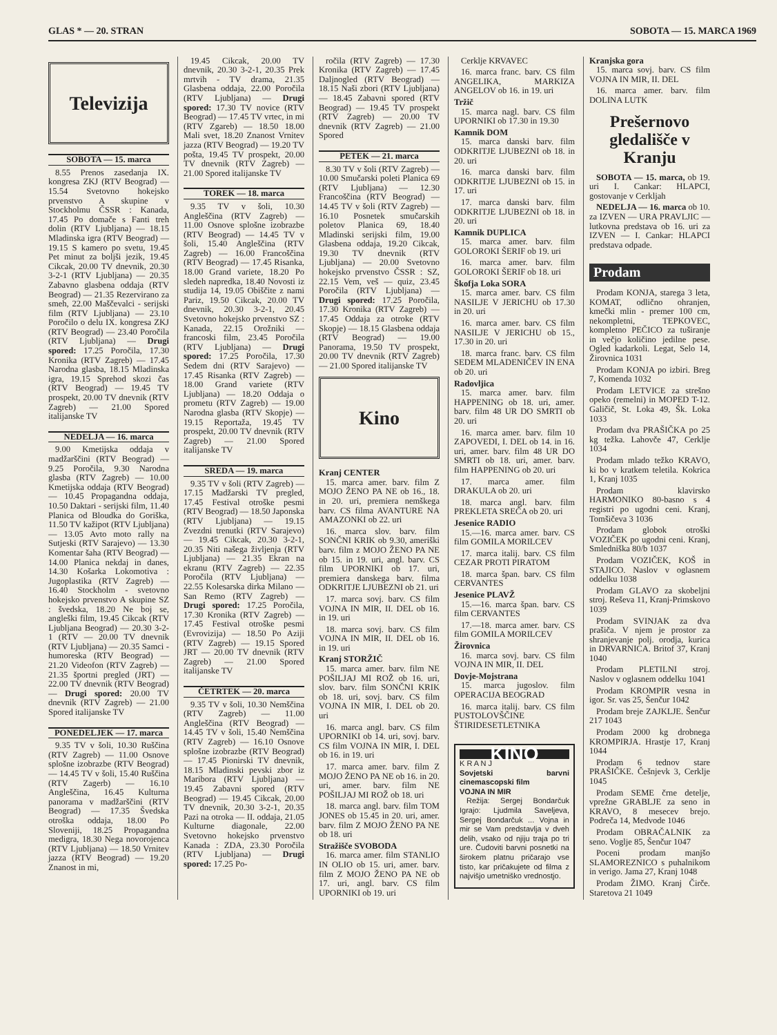GLAS * — 20. STRAN SOBOTA — 15. MARCA 1969
Televizija
SOBOTA — 15. marca
8.55 Prenos zasedanja IX. kongresa ZKJ (RTV Beograd) — 15.54 Svetovno hokejsko prvenstvo A skupine v Stockholmu ČSSR : Kanada, 17.45 Po domače s Fanti treh dolin (RTV Ljubljana) — 18.15 Mladinska igra (RTV Beograd) — 19.15 S kamero po svetu, 19.45 Pet minut za boljši jezik, 19.45 Cikcak, 20.00 TV dnevnik, 20.30 3-2-1 (RTV Ljubljana) — 20.35 Zabavno glasbena oddaja (RTV Beograd) — 21.35 Rezervirano za smeh, 22.00 Maščevalci - serijski film (RTV Ljubljana) — 23.10 Poročilo o delu IX. kongresa ZKJ (RTV Beograd) — 23.40 Poročila (RTV Ljubljana) — Drugi spored: 17.25 Poročila, 17.30 Kronika (RTV Zagreb) — 17.45 Narodna glasba, 18.15 Mladinska igra, 19.15 Sprehod skozi čas (RTV Beograd) — 19.45 TV prospekt, 20.00 TV dnevnik (RTV Zagreb) — 21.00 Spored italijanske TV
NEDELJA — 16. marca
9.00 Kmetijska oddaja v madžarščini (RTV Beograd) — 9.25 Poročila, 9.30 Narodna glasba (RTV Zagreb) — 10.00 Kmetijska oddaja (RTV Beograd) — 10.45 Propagandna oddaja, 10.50 Daktari - serijski film, 11.40 Planica od Bloudka do Goriška, 11.50 TV kažipot (RTV Ljubljana) — 13.05 Avto moto rally na Sutjeski (RTV Sarajevo) — 13.30 Komentar šaha (RTV Beograd) — 14.00 Planica nekdaj in danes, 14.30 Košarka Lokomotiva : Jugoplastika (RTV Zagreb) — 16.40 Stockholm - svetovno hokejsko prvenstvo A skupine SZ : švedska, 18.20 Ne boj se, angleški film, 19.45 Cikcak (RTV Ljubljana Beograd) — 20.30 3-2-1 (RTV — 20.00 TV dnevnik (RTV Ljubljana) — 20.35 Samci - humoreska (RTV Beograd) — 21.20 Videofon (RTV Zagreb) — 21.35 športni pregled (JRT) — 22.00 TV dnevnik (RTV Beograd) — Drugi spored: 20.00 TV dnevnik (RTV Zagreb) — 21.00 Spored italijanske TV
PONEDELJEK — 17. marca
9.35 TV v šoli, 10.30 Ruščina (RTV Zagreb) — 11.00 Osnove splošne izobrazbe (RTV Beograd) — 14.45 TV v šoli, 15.40 Ruščina (RTV Zagerb) — 16.10 Angleščina, 16.45 Kulturna panorama v madžarščini (RTV Beograd) — 17.35 Švedska otroška oddaja, 18.00 Po Sloveniji, 18.25 Propagandna medigra, 18.30 Nega novorojenca (RTV Ljubljana) — 18.50 Vrnitev jazza (RTV Beograd) — 19.20 Znanost in mi,
19.45 Cikcak, 20.00 TV dnevnik, 20.30 3-2-1, 20.35 Prek mrtvih - TV drama, 21.35 Glasbena oddaja, 22.00 Poročila (RTV Ljubljana) — Drugi spored: 17.30 TV novice (RTV Beograd) — 17.45 TV vrtec, in mi (RTV Zgareb) — 18.50 18.00 Mali svet, 18.20 Znanost Vrnitev jazza (RTV Beograd) — 19.20 TV pošta, 19.45 TV prospekt, 20.00 TV dnevnik (RTV Zagreb) — 21.00 Spored italijanske TV
TOREK — 18. marca
9.35 TV v šoli, 10.30 Angleščina (RTV Zagreb) — 11.00 Osnove splošne izobrazbe (RTV Beograd) — 14.45 TV v šoli, 15.40 Angleščina (RTV Zagreb) — 16.00 Francoščina (RTV Beograd) — 17.45 Risanka, 18.00 Grand variete, 18.20 Po sledeh napredka, 18.40 Novosti iz studija 14, 19.05 Obiščite z nami Pariz, 19.50 Cikcak, 20.00 TV dnevnik, 20.30 3-2-1, 20.45 Svetovno hokejsko prvenstvo SZ : Kanada, 22.15 Orožniki — francoski film, 23.45 Poročila (RTV Ljubljana) — Drugi spored: 17.25 Poročila, 17.30 Sedem dni (RTV Sarajevo) — 17.45 Risanka (RTV Zagreb) — 18.00 Grand variete (RTV Ljubljana) — 18.20 Oddaja o prometu (RTV Zagreb) — 19.00 Narodna glasba (RTV Skopje) — 19.15 Reportaža, 19.45 TV prospekt, 20.00 TV dnevnik (RTV Zagreb) — 21.00 Spored italijanske TV
SREDA — 19. marca
9.35 TV v šoli (RTV Zagreb) — 17.15 Madžarski TV pregled, 17.45 Festival otroške pesmi (RTV Beograd) — 18.50 Japonska (RTV Ljubljana) — 19.15 Zvezdni trenutki (RTV Sarajevo) — 19.45 Cikcak, 20.30 3-2-1, 20.35 Niti našega življenja (RTV Ljubljana) — 21.35 Ekran na ekranu (RTV Zagreb) — 22.35 Poročila (RTV Ljubljana) — 22.55 Kolesarska dirka Milano —San Remo (RTV Zagreb) — Drugi spored: 17.25 Poročila, 17.30 Kronika (RTV Zagreb) — 17.45 Festival otroške pesmi (Evrovizija) — 18.50 Po Aziji (RTV Zagreb) — 19.15 Spored JRT — 20.00 TV dnevnik (RTV Zagreb) — 21.00 Spored italijanske TV
ČETRTEK — 20. marca
9.35 TV v šoli, 10.30 Nemščina (RTV Zagreb) — 11.00 Angleščina (RTV Beograd) — 14.45 TV v šoli, 15.40 Nemščina (RTV Zagreb) — 16.10 Osnove splošne izobrazbe (RTV Beograd) — 17.45 Pionirski TV dnevnik, 18.15 Mladinski pevski zbor iz Maribora (RTV Ljubljana) — 19.45 Zabavni spored (RTV Beograd) — 19.45 Cikcak, 20.00 TV dnevnik, 20.30 3-2-1, 20.35 Pazi na otroka — II. oddaja, 21.05 Kulturne diagonale, 22.00 Svetovno hokejsko prvenstvo Kanada : ZDA, 23.30 Poročila (RTV Ljubljana) — Drugi spored: 17.25 Po-
ročila (RTV Zagreb) — 17.30 Kronika (RTV Zagreb) — 17.45 Daljnogled (RTV Beograd) — 18.15 Naši zbori (RTV Ljubljana) — 18.45 Zabavni spored (RTV Beograd) — 19.45 TV prospekt (RTV Zagreb) — 20.00 TV dnevnik (RTV Zagreb) — 21.00 Spored
PETEK — 21. marca
8.30 TV v šoli (RTV Zagreb) — 10.00 Smučarski poleti Planica 69 (RTV Ljubljana) — 12.30 Francoščina (RTV Beograd) — 14.45 TV v šoli (RTV Zagreb) — 16.10 Posnetek smučarskih poletov Planica 69, 18.40 Mladinski serijski film, 19.00 Glasbena oddaja, 19.20 Cikcak, 19.30 TV dnevnik (RTV Ljubljana) — 20.00 Svetovno hokejsko prvenstvo ČSSR : SZ, 22.15 Vem, veš — quiz, 23.45 Poročila (RTV Ljubljana) — Drugi spored: 17.25 Poročila, 17.30 Kronika (RTV Zagreb) — 17.45 Oddaja za otroke (RTV Skopje) — 18.15 Glasbena oddaja (RTV Beograd) — 19.00 Panorama, 19.50 TV prospekt, 20.00 TV dnevnik (RTV Zagreb) — 21.00 Spored italijanske TV
Kino
Kranj CENTER
15. marca amer. barv. film Z MOJO ŽENO PA NE ob 16., 18. in 20. uri, premiera nemškega barv. CS filma AVANTURE NA AMAZONKI ob 22. uri
16. marca slov. barv. film SONČNI KRIK ob 9.30, ameriški barv. film z MOJO ŽENO PA NE ob 15. in 19. uri, angl. barv. CS film UPORNIKI ob 17. uri, premiera danskega barv. filma ODKRITJE LJUBEZNI ob 21. uri
17. marca sovj. barv. CS film VOJNA IN MIR, II. DEL ob 16. in 19. uri
18. marca sovj. barv. CS film VOJNA IN MIR, II. DEL ob 16. in 19. uri
Kranj STORŽIČ
15. marca amer. barv. film NE POŠILJAJ MI ROŽ ob 16. uri, slov. barv. film SONČNI KRIK ob 18. uri, sovj. barv. CS film VOJNA IN MIR, I. DEL ob 20. uri
16. marca angl. barv. CS film UPORNIKI ob 14. uri, sovj. barv. CS film VOJNA IN MIR, I. DEL ob 16. in 19. uri
17. marca amer. barv. film Z MOJO ŽENO PA NE ob 16. in 20. uri, amer. barv. film NE POŠILJAJ MI ROŽ ob 18. uri
18. marca angl. barv. film TOM JONES ob 15.45 in 20. uri, amer. barv. film Z MOJO ŽENO PA NE ob 18. uri
Stražišče SVOBODA
16. marca amer. film STANLIO IN OLIO ob 15. uri, amer. barv. film Z MOJO ŽENO PA NE ob 17. uri, angl. barv. CS film UPORNIKI ob 19. uri
Cerklje KRVAVEC
16. marca franc. barv. CS film ANGELIKA, MARKIZA ANGELOV ob 16. in 19. uri
Tržič
15. marca nagl. barv. CS film UPORNIKI ob 17.30 in 19.30
Kamnik DOM
15. marca danski barv. film ODKRITJE LJUBEZNI ob 18. in 20. uri
16. marca danski barv. film ODKRITJE LJUBEZNI ob 15. in 17. uri
17. marca danski barv. film ODKRITJE LJUBEZNI ob 18. in 20. uri
Kamnik DUPLICA
15. marca amer. barv. film GOLOROKI ŠERIF ob 19. uri
16. marca amer. barv. film GOLOROKI ŠERIF ob 18. uri
Škofja Loka SORA
15. marca amer. barv. CS film NASILJE V JERICHU ob 17.30 in 20. uri
16. marca amer. barv. CS film NASILJE V JERICHU ob 15., 17.30 in 20. uri
18. marca franc. barv. CS film SEDEM MLADENIČEV IN ENA ob 20. uri
Radovljica
15. marca amer. barv. film HAPPENING ob 18. uri, amer. barv. film 48 UR DO SMRTI ob 20. uri
16. marca amer. barv. film 10 ZAPOVEDI, I. DEL ob 14. in 16. uri, amer. barv. film 48 UR DO SMRTI ob 18. uri, amer. barv. film HAPPENING ob 20. uri
17. marca amer. film DRAKULA ob 20. uri
18. marca angl. barv. film PREKLETA SREČA ob 20. uri
Jesenice RADIO
15.—16. marca amer. barv. CS film GOMILA MORILCEV
17. marca italij. barv. CS film CEZAR PROTI PIRATOM
18. marca špan. barv. CS film CERVANTES
Jesenice PLAVŽ
15.—16. marca špan. barv. CS film CERVANTES
17.—18. marca amer. barv. CS film GOMILA MORILCEV
Žirovnica
16. marca sovj. barv. CS film VOJNA IN MIR, II. DEL
Dovje-Mojstrana
15. marca jugoslov. film OPERACIJA BEOGRAD
16. marca italij. barv. CS film PUSTOLOVŠČINE ŠTIRIDESETLETNIKA
KINO
K R A N J
Sovjetski barvni cinemascopski film
VOJNA IN MIR
Režija: Sergej Bondarčuk Igrajo: Ljudmila Saveljeva, Sergej Bondarčuk ... Vojna in mir se Vam predstavlja v dveh delih, vsako od njiju traja po tri ure. Čudoviti barvni posnetki na širokem platnu pričarajo vse tisto, kar pričakujete od filma z najvišjo umetniško vrednostjo.
Kranjska gora
15. marca sovj. barv. CS film VOJNA IN MIR, II. DEL
16. marca amer. barv. film DOLINA LUTK
Prešernovo gledališče v Kranju
SOBOTA — 15. marca, ob 19. uri I. Cankar: HLAPCI, gostovanje v Cerkljah
NEDELJA — 16. marca ob 10. za IZVEN — URA PRAVLJIC — lutkovna predstava ob 16. uri za IZVEN — I. Cankar: HLAPCI predstava odpade.
Prodam
Prodam KONJA, starega 3 leta, KOMAT, odlično ohranjen, kmečki mlin - premer 100 cm, nekompletni, TEPKOVEC, kompletno PEČICO za tuširanje in večjo količino jedilne pese. Ogled kadarkoli. Legat, Selo 14, Žirovnica 1031
Prodam KONJA po izbiri. Breg 7, Komenda 1032
Prodam LETVICE za strešno opeko (remelni) in MOPED T-12. Galičič, St. Loka 49, Šk. Loka 1033
Prodam dva PRAŠIČKA po 25 kg težka. Lahovče 47, Cerklje 1034
Prodam mlado težko KRAVO, ki bo v kratkem teletila. Kokrica 1, Kranj 1035
Prodam klavirsko HARMONIKO 80-basno s 4 registri po ugodni ceni. Kranj, Tomšičeva 3 1036
Prodam globok otroški VOZIČEK po ugodni ceni. Kranj, Smledniška 80/b 1037
Prodam VOZIČEK, KOŠ in STAJICO. Naslov v oglasnem oddelku 1038
Prodam GLAVO za skobeljni stroj. Reševa 11, Kranj-Primskovo 1039
Prodam SVINJAK za dva prašiča. V njem je prostor za shranjevanje polj. orodja, kurica in DRVARNICA. Britof 37, Kranj 1040
Prodam PLETILNI stroj. Naslov v oglasnem oddelku 1041
Prodam KROMPIR vesna in igor. Sr. vas 25, Šenčur 1042
Prodam breje ZAJKLJE. Šenčur 217 1043
Prodam 2000 kg drobnega KROMPIRJA. Hrastje 17, Kranj 1044
Prodam 6 tednov stare PRAŠIČKE. Češnjevk 3, Cerklje 1045
Prodam SEME črne detelje, vprežne GRABLJE za seno in KRAVO, 8 mesecev brejo. Podreča 14, Medvode 1046
Prodam OBRAČALNIK za seno. Voglje 85, Šenčur 1047
Poceni prodam manjšo SLAMOREZNICO s puhalnikom in verigo. Jama 27, Kranj 1048
Prodam ŽIMO. Kranj Čirče. Staretova 21 1049